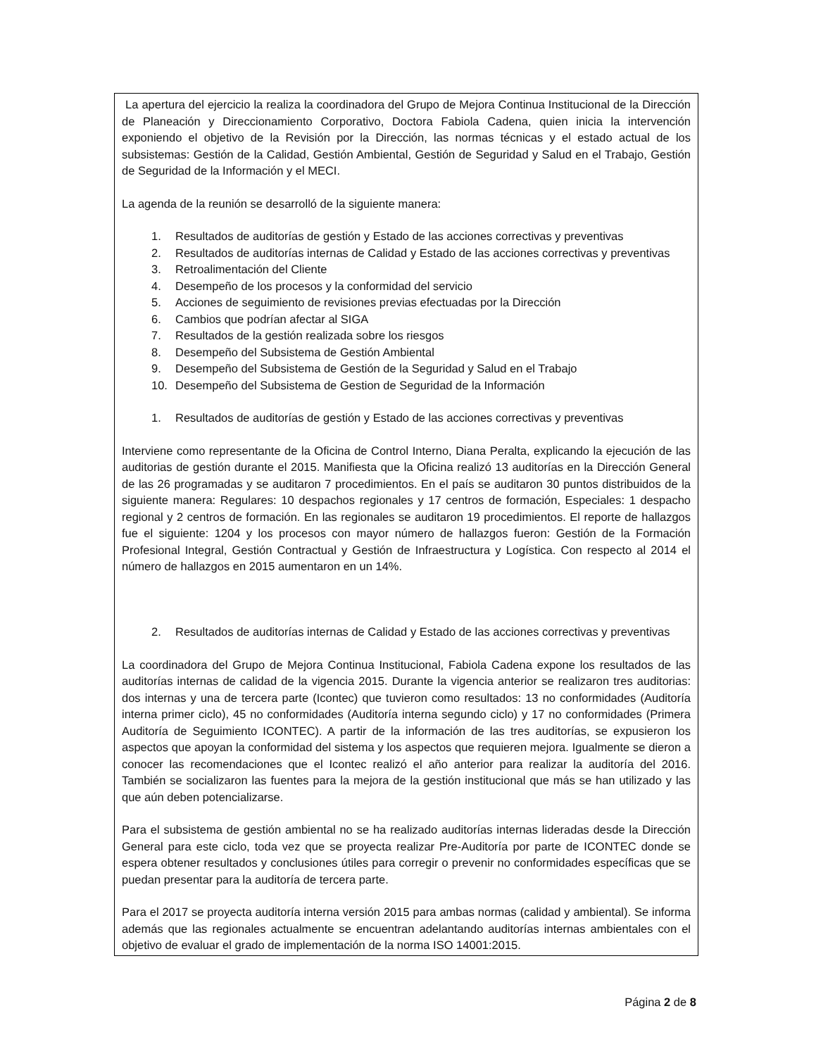La apertura del ejercicio la realiza la coordinadora del Grupo de Mejora Continua Institucional de la Dirección de Planeación y Direccionamiento Corporativo, Doctora Fabiola Cadena, quien inicia la intervención exponiendo el objetivo de la Revisión por la Dirección, las normas técnicas y el estado actual de los subsistemas: Gestión de la Calidad, Gestión Ambiental, Gestión de Seguridad y Salud en el Trabajo, Gestión de Seguridad de la Información y el MECI.
La agenda de la reunión se desarrolló de la siguiente manera:
1. Resultados de auditorías de gestión y Estado de las acciones correctivas y preventivas
2. Resultados de auditorías internas de Calidad y Estado de las acciones correctivas y preventivas
3. Retroalimentación del Cliente
4. Desempeño de los procesos y la conformidad del servicio
5. Acciones de seguimiento de revisiones previas efectuadas por la Dirección
6. Cambios que podrían afectar al SIGA
7. Resultados de la gestión realizada sobre los riesgos
8. Desempeño del Subsistema de Gestión Ambiental
9. Desempeño del Subsistema de Gestión de la Seguridad y Salud en el Trabajo
10. Desempeño del Subsistema de Gestion de Seguridad de la Información
1. Resultados de auditorías de gestión y Estado de las acciones correctivas y preventivas
Interviene como representante de la Oficina de Control Interno, Diana Peralta, explicando la ejecución de las auditorias de gestión durante el 2015. Manifiesta que la Oficina realizó 13 auditorías en la Dirección General de las 26 programadas y se auditaron 7 procedimientos. En el país se auditaron 30 puntos distribuidos de la siguiente manera: Regulares: 10 despachos regionales y 17 centros de formación, Especiales: 1 despacho regional y 2 centros de formación. En las regionales se auditaron 19 procedimientos. El reporte de hallazgos fue el siguiente: 1204 y los procesos con mayor número de hallazgos fueron: Gestión de la Formación Profesional Integral, Gestión Contractual y Gestión de Infraestructura y Logística. Con respecto al 2014 el número de hallazgos en 2015 aumentaron en un 14%.
2. Resultados de auditorías internas de Calidad y Estado de las acciones correctivas y preventivas
La coordinadora del Grupo de Mejora Continua Institucional, Fabiola Cadena expone los resultados de las auditorías internas de calidad de la vigencia 2015. Durante la vigencia anterior se realizaron tres auditorias: dos internas y una de tercera parte (Icontec) que tuvieron como resultados: 13 no conformidades (Auditoría interna primer ciclo), 45 no conformidades (Auditoría interna segundo ciclo) y 17 no conformidades (Primera Auditoría de Seguimiento ICONTEC). A partir de la información de las tres auditorías, se expusieron los aspectos que apoyan la conformidad del sistema y los aspectos que requieren mejora. Igualmente se dieron a conocer las recomendaciones que el Icontec realizó el año anterior para realizar la auditoría del 2016. También se socializaron las fuentes para la mejora de la gestión institucional que más se han utilizado y las que aún deben potencializarse.
Para el subsistema de gestión ambiental no se ha realizado auditorías internas lideradas desde la Dirección General para este ciclo, toda vez que se proyecta realizar Pre-Auditoría por parte de ICONTEC donde se espera obtener resultados y conclusiones útiles para corregir o prevenir no conformidades específicas que se puedan presentar para la auditoría de tercera parte.
Para el 2017 se proyecta auditoría interna versión 2015 para ambas normas (calidad y ambiental). Se informa además que las regionales actualmente se encuentran adelantando auditorías internas ambientales con el objetivo de evaluar el grado de implementación de la norma ISO 14001:2015.
Página 2 de 8